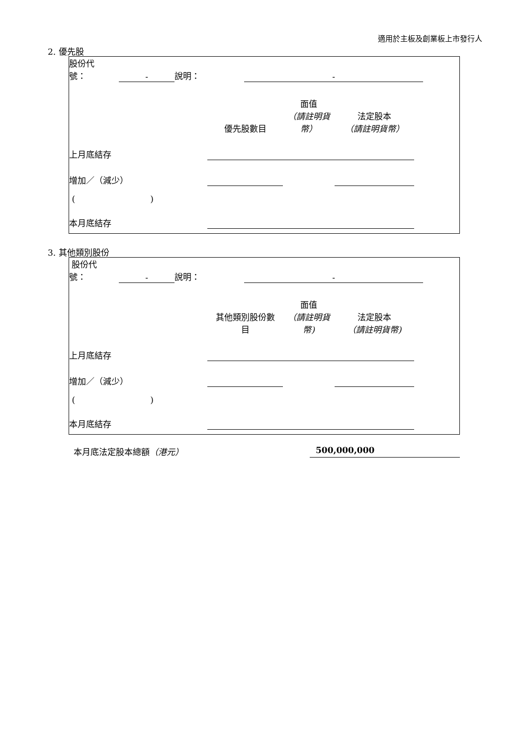適用於主板及創業板上市發行人
2. 優先股
| 股份代 號： | - | 說明： | - | |
| | 優先股數目 | 面值 （請註明貨幣） | 法定股本 （請註明貨幣） | |
| 上月底結存 | | | | |
| 增加／（減少） | | | | |
| ( ) | | | | |
| 本月底結存 | | | | |
3. 其他類別股份
| 股份代 號： | - | 說明： | - | |
| | 其他類別股份數 目 | 面值 （請註明貨幣) | 法定股本 （請註明貨幣) | |
| 上月底結存 | | | | |
| 增加／（減少） | | | | |
| ( ) | | | | |
| 本月底結存 | | | | |
本月底法定股本總額（港元） 500,000,000